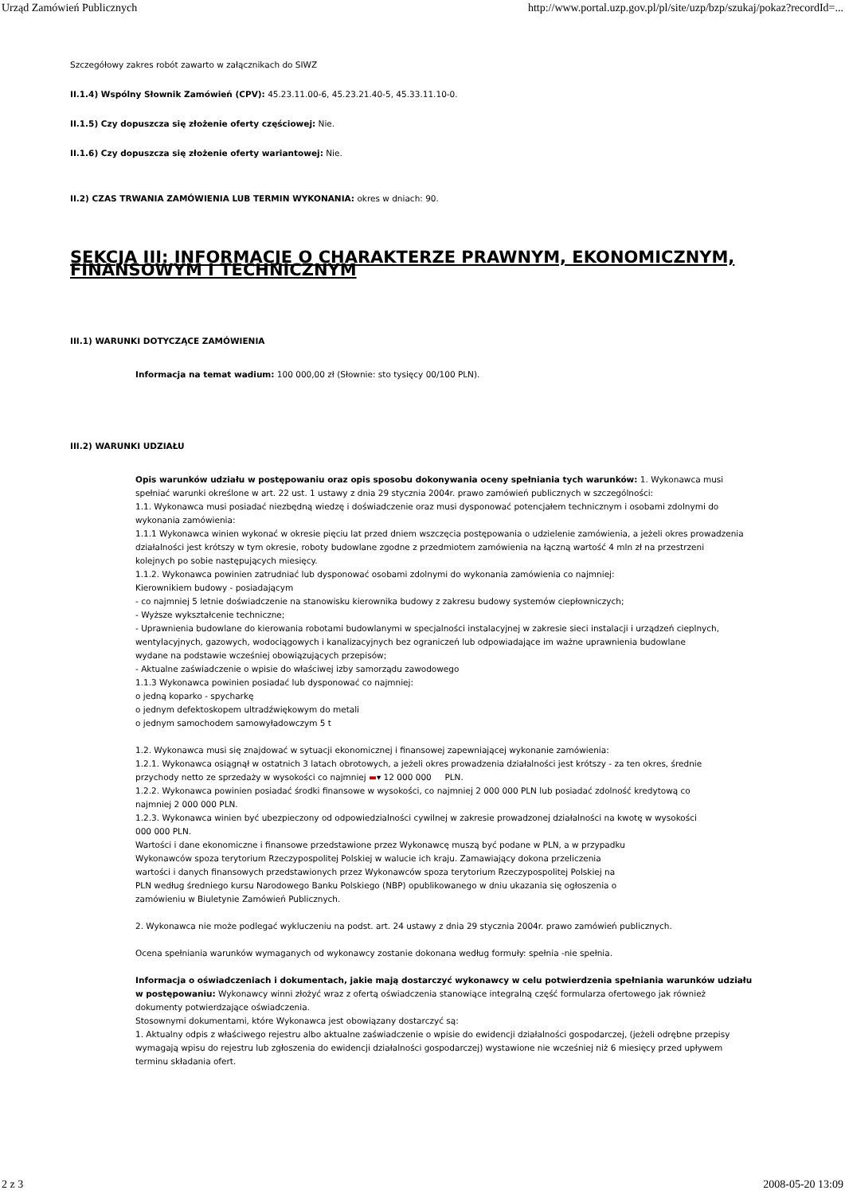Urząd Zamówień Publicznych http://www.portal.uzp.gov.pl/pl/site/uzp/bzp/szukaj/pokaz?recordId=...
Szczegółowy zakres robót zawarto w załącznikach do SIWZ
II.1.4) Wspólny Słownik Zamówień (CPV): 45.23.11.00-6, 45.23.21.40-5, 45.33.11.10-0.
II.1.5) Czy dopuszcza się złożenie oferty częściowej: Nie.
II.1.6) Czy dopuszcza się złożenie oferty wariantowej: Nie.
II.2) CZAS TRWANIA ZAMÓWIENIA LUB TERMIN WYKONANIA: okres w dniach: 90.
SEKCJA III: INFORMACJE O CHARAKTERZE PRAWNYM, EKONOMICZNYM, FINANSOWYM I TECHNICZNYM
III.1) WARUNKI DOTYCZĄCE ZAMÓWIENIA
Informacja na temat wadium: 100 000,00 zł (Słownie: sto tysięcy 00/100 PLN).
III.2) WARUNKI UDZIAŁU
Opis warunków udziału w postępowaniu oraz opis sposobu dokonywania oceny spełniania tych warunków: 1. Wykonawca musi
spełniać warunki określone w art. 22 ust. 1 ustawy z dnia 29 stycznia 2004r. prawo zamówień publicznych w szczególności:
1.1. Wykonawca musi posiadać niezbędną wiedzę i doświadczenie oraz musi dysponować potencjałem technicznym i osobami zdolnymi do
wykonania zamówienia:
1.1.1 Wykonawca winien wykonać w okresie pięciu lat przed dniem wszczęcia postępowania o udzielenie zamówienia, a jeżeli okres prowadzenia
działalności jest krótszy w tym okresie, roboty budowlane zgodne z przedmiotem zamówienia na łączną wartość 4 mln zł na przestrzeni
kolejnych po sobie następujących miesięcy.
1.1.2. Wykonawca powinien zatrudniać lub dysponować osobami zdolnymi do wykonania zamówienia co najmniej:
Kierownikiem budowy - posiadającym
- co najmniej 5 letnie doświadczenie na stanowisku kierownika budowy z zakresu budowy systemów ciepłowniczych;
- Wyższe wykształcenie techniczne;
- Uprawnienia budowlane do kierowania robotami budowlanymi w specjalności instalacyjnej w zakresie sieci instalacji i urządzeń cieplnych,
wentylacyjnych, gazowych, wodociągowych i kanalizacyjnych bez ograniczeń lub odpowiadające im ważne uprawnienia budowlane
wydane na podstawie wcześniej obowiązujących przepisów;
- Aktualne zaświadczenie o wpisie do właściwej izby samorządu zawodowego
1.1.3 Wykonawca powinien posiadać lub dysponować co najmniej:
o jedną koparko - spycharkę
o jednym defektoskopem ultradźwiękowym do metali
o jednym samochodem samowyładowczym 5 t
1.2. Wykonawca musi się znajdować w sytuacji ekonomicznej i finansowej zapewniającej wykonanie zamówienia:
1.2.1. Wykonawca osiągnął w ostatnich 3 latach obrotowych, a jeżeli okres prowadzenia działalności jest krótszy - za ten okres, średnie
przychody netto ze sprzedaży w wysokości co najmniej ▬▾ 12 000 000 PLN.
1.2.2. Wykonawca powinien posiadać środki finansowe w wysokości, co najmniej 2 000 000 PLN lub posiadać zdolność kredytową co
najmniej 2 000 000 PLN.
1.2.3. Wykonawca winien być ubezpieczony od odpowiedzialności cywilnej w zakresie prowadzonej działalności na kwotę w wysokości
000 000 PLN.
Wartości i dane ekonomiczne i finansowe przedstawione przez Wykonawcę muszą być podane w PLN, a w przypadku
Wykonawców spoza terytorium Rzeczypospolitej Polskiej w walucie ich kraju. Zamawiający dokona przeliczenia
wartości i danych finansowych przedstawionych przez Wykonawców spoza terytorium Rzeczypospolitej Polskiej na
PLN według średniego kursu Narodowego Banku Polskiego (NBP) opublikowanego w dniu ukazania się ogłoszenia o
zamówieniu w Biuletynie Zamówień Publicznych.
2. Wykonawca nie może podlegać wykluczeniu na podst. art. 24 ustawy z dnia 29 stycznia 2004r. prawo zamówień publicznych.
Ocena spełniania warunków wymaganych od wykonawcy zostanie dokonana według formuły: spełnia -nie spełnia.
Informacja o oświadczeniach i dokumentach, jakie mają dostarczyć wykonawcy w celu potwierdzenia spełniania warunków udziału
w postępowaniu: Wykonawcy winni złożyć wraz z ofertą oświadczenia stanowiące integralną część formularza ofertowego jak również
dokumenty potwierdzające oświadczenia.
Stosownymi dokumentami, które Wykonawca jest obowiązany dostarczyć są:
1. Aktualny odpis z właściwego rejestru albo aktualne zaświadczenie o wpisie do ewidencji działalności gospodarczej, (jeżeli odrębne przepisy
wymagają wpisu do rejestru lub zgłoszenia do ewidencji działalności gospodarczej) wystawione nie wcześniej niż 6 miesięcy przed upływem
terminu składania ofert.
2 z 3 2008-05-20 13:09